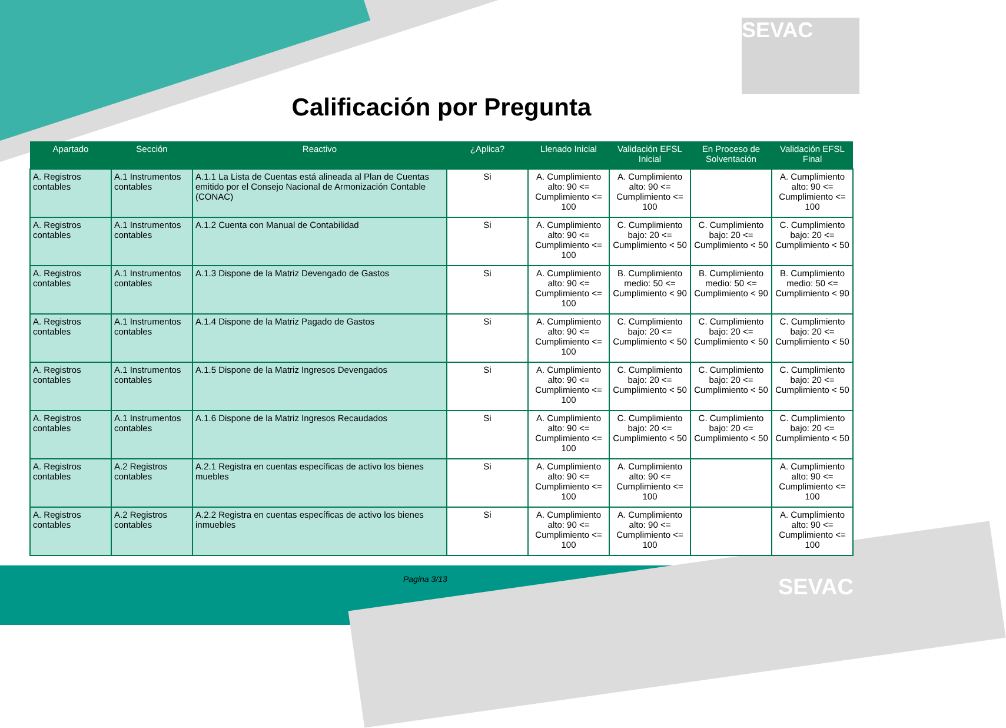SEVAC
Calificación por Pregunta
| Apartado | Sección | Reactivo | ¿Aplica? | Llenado Inicial | Validación EFSL Inicial | En Proceso de Solventación | Validación EFSL Final |
| --- | --- | --- | --- | --- | --- | --- | --- |
| A. Registros contables | A.1 Instrumentos contables | A.1.1 La Lista de Cuentas está alineada al Plan de Cuentas emitido por el Consejo Nacional de Armonización Contable (CONAC) | Si | A. Cumplimiento alto: 90 <= Cumplimiento <= 100 | A. Cumplimiento alto: 90 <= Cumplimiento <= 100 | | A. Cumplimiento alto: 90 <= Cumplimiento <= 100 |
| A. Registros contables | A.1 Instrumentos contables | A.1.2 Cuenta con Manual de Contabilidad | Si | A. Cumplimiento alto: 90 <= Cumplimiento <= 100 | C. Cumplimiento bajo: 20 <= Cumplimiento < 50 | C. Cumplimiento bajo: 20 <= Cumplimiento < 50 | C. Cumplimiento bajo: 20 <= Cumplimiento < 50 |
| A. Registros contables | A.1 Instrumentos contables | A.1.3 Dispone de la Matriz Devengado de Gastos | Si | A. Cumplimiento alto: 90 <= Cumplimiento <= 100 | B. Cumplimiento medio: 50 <= Cumplimiento < 90 | B. Cumplimiento medio: 50 <= Cumplimiento < 90 | B. Cumplimiento medio: 50 <= Cumplimiento < 90 |
| A. Registros contables | A.1 Instrumentos contables | A.1.4 Dispone de la Matriz Pagado de Gastos | Si | A. Cumplimiento alto: 90 <= Cumplimiento <= 100 | C. Cumplimiento bajo: 20 <= Cumplimiento < 50 | C. Cumplimiento bajo: 20 <= Cumplimiento < 50 | C. Cumplimiento bajo: 20 <= Cumplimiento < 50 |
| A. Registros contables | A.1 Instrumentos contables | A.1.5 Dispone de la Matriz Ingresos Devengados | Si | A. Cumplimiento alto: 90 <= Cumplimiento <= 100 | C. Cumplimiento bajo: 20 <= Cumplimiento < 50 | C. Cumplimiento bajo: 20 <= Cumplimiento < 50 | C. Cumplimiento bajo: 20 <= Cumplimiento < 50 |
| A. Registros contables | A.1 Instrumentos contables | A.1.6 Dispone de la Matriz Ingresos Recaudados | Si | A. Cumplimiento alto: 90 <= Cumplimiento <= 100 | C. Cumplimiento bajo: 20 <= Cumplimiento < 50 | C. Cumplimiento bajo: 20 <= Cumplimiento < 50 | C. Cumplimiento bajo: 20 <= Cumplimiento < 50 |
| A. Registros contables | A.2 Registros contables | A.2.1 Registra en cuentas específicas de activo los bienes muebles | Si | A. Cumplimiento alto: 90 <= Cumplimiento <= 100 | A. Cumplimiento alto: 90 <= Cumplimiento <= 100 | | A. Cumplimiento alto: 90 <= Cumplimiento <= 100 |
| A. Registros contables | A.2 Registros contables | A.2.2 Registra en cuentas específicas de activo los bienes inmuebles | Si | A. Cumplimiento alto: 90 <= Cumplimiento <= 100 | A. Cumplimiento alto: 90 <= Cumplimiento <= 100 | | A. Cumplimiento alto: 90 <= Cumplimiento <= 100 |
Pagina 3/13 SEVAC